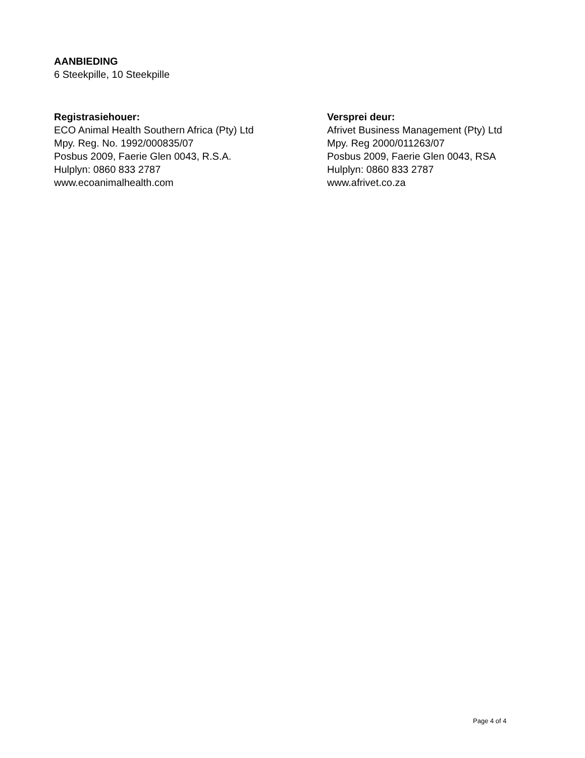AANBIEDING
6 Steekpille, 10 Steekpille
Registrasiehouer:
ECO Animal Health Southern Africa (Pty) Ltd
Mpy. Reg. No. 1992/000835/07
Posbus 2009, Faerie Glen 0043, R.S.A.
Hulplyn: 0860 833 2787
www.ecoanimalhealth.com
Versprei deur:
Afrivet Business Management (Pty) Ltd
Mpy. Reg 2000/011263/07
Posbus 2009, Faerie Glen 0043, RSA
Hulplyn: 0860 833 2787
www.afrivet.co.za
Page 4 of 4